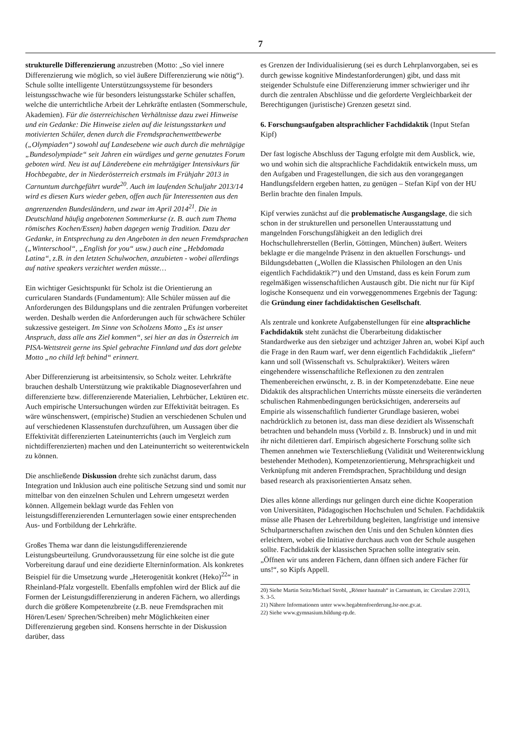7
strukturelle Differenzierung anzustreben (Motto: „So viel innere Differenzierung wie möglich, so viel äußere Differenzierung wie nötig“). Schule sollte intelligente Unterstützungssysteme für besonders leistungsschwache wie für besonders leistungsstarke Schüler schaffen, welche die unterrichtliche Arbeit der Lehrkräfte entlasten (Sommerschule, Akademien). Für die österreichischen Verhältnisse dazu zwei Hinweise und ein Gedanke: Die Hinweise zielen auf die leistungsstarken und motivierten Schüler, denen durch die Fremdsprachenwettbewerbe („Olympiaden“) sowohl auf Landesebene wie auch durch die mehrtägige „Bundesolympiade“ seit Jahren ein würdiges und gerne genutztes Forum geboten wird. Neu ist auf Länderebene ein mehrtägiger Intensivkurs für Hochbegabte, der in Niederösterreich erstmals im Frühjahr 2013 in Carnuntum durchgeführt wurde<sup>20</sup>. Auch im laufenden Schuljahr 2013/14 wird es diesen Kurs wieder geben, offen auch für Interessenten aus den angrenzenden Bundesländern, und zwar im April 2014<sup>21</sup>. Die in Deutschland häufig angebotenen Sommerkurse (z. B. auch zum Thema römisches Kochen/Essen) haben dagegen wenig Tradition. Dazu der Gedanke, in Entsprechung zu den Angeboten in den neuen Fremdsprachen („Winterschool“, „English for you“ usw.) auch eine „Hebdomada Latina“, z.B. in den letzten Schulwochen, anzubieten - wobei allerdings auf native speakers verzichtet werden müsste…
Ein wichtiger Gesichtspunkt für Scholz ist die Orientierung an curricularen Standards (Fundamentum): Alle Schüler müssen auf die Anforderungen des Bildungsplans und die zentralen Prüfungen vorbereitet werden. Deshalb werden die Anforderungen auch für schwächere Schüler sukzessive gesteigert. Im Sinne von Scholzens Motto „Es ist unser Anspruch, dass alle ans Ziel kommen“, sei hier an das in Österreich im PISA-Wettstreit gerne ins Spiel gebrachte Finnland und das dort gelebte Motto „no child left behind“ erinnert.
Aber Differenzierung ist arbeitsintensiv, so Scholz weiter. Lehrkräfte brauchen deshalb Unterstützung wie praktikable Diagnoseverfahren und differenzierte bzw. differenzierende Materialien, Lehrbücher, Lektüren etc. Auch empirische Untersuchungen würden zur Effektivität beitragen. Es wäre wünschenswert, (empirische) Studien an verschiedenen Schulen und auf verschiedenen Klassenstufen durchzuführen, um Aussagen über die Effektivität differenzierten Lateinunterrichts (auch im Vergleich zum nichtdifferenzierten) machen und den Lateinunterricht so weiterentwickeln zu können.
Die anschließende Diskussion drehte sich zunächst darum, dass Integration und Inklusion auch eine politische Setzung sind und somit nur mittelbar von den einzelnen Schulen und Lehrern umgesetzt werden können. Allgemein beklagt wurde das Fehlen von leistungsdifferenzierenden Lernunterlagen sowie einer entsprechenden Aus- und Fortbildung der Lehrkräfte.
Großes Thema war dann die leistungsdifferenzierende Leistungsbeurteilung. Grundvoraussetzung für eine solche ist die gute Vorbereitung darauf und eine dezidierte Elterninformation. Als konkretes Beispiel für die Umsetzung wurde „Heterogenität konkret (Heko)<sup>22</sup>“ in Rheinland-Pfalz vorgestellt. Ebenfalls empfohlen wird der Blick auf die Formen der Leistungsdifferenzierung in anderen Fächern, wo allerdings durch die größere Kompetenzbreite (z.B. neue Fremdsprachen mit Hören/Lesen/ Sprechen/Schreiben) mehr Möglichkeiten einer Differenzierung gegeben sind. Konsens herrschte in der Diskussion darüber, dass
es Grenzen der Individualisierung (sei es durch Lehrplanvorgaben, sei es durch gewisse kognitive Mindestanforderungen) gibt, und dass mit steigender Schulstufe eine Differenzierung immer schwieriger und ihr durch die zentralen Abschlüsse und die geforderte Vergleichbarkeit der Berechtigungen (juristische) Grenzen gesetzt sind.
6. Forschungsaufgaben altsprachlicher Fachdidaktik (Input Stefan Kipf)
Der fast logische Abschluss der Tagung erfolgte mit dem Ausblick, wie, wo und wohin sich die altsprachliche Fachdidaktik entwickeln muss, um den Aufgaben und Fragestellungen, die sich aus den vorangegangen Handlungsfeldern ergeben hatten, zu genügen – Stefan Kipf von der HU Berlin brachte den finalen Impuls.
Kipf verwies zunächst auf die problematische Ausgangslage, die sich schon in der strukturellen und personellen Unterausstattung und mangelnden Forschungsfähigkeit an den lediglich drei Hochschullehrerstellen (Berlin, Göttingen, München) äußert. Weiters beklagte er die mangelnde Präsenz in den aktuellen Forschungs- und Bildungsdebatten („Wollen die Klassischen Philologen an den Unis eigentlich Fachdidaktik?“) und den Umstand, dass es kein Forum zum regelmäßigen wissenschaftlichen Austausch gibt. Die nicht nur für Kipf logische Konsequenz und ein vorweggenommenes Ergebnis der Tagung: die Gründung einer fachdidaktischen Gesellschaft.
Als zentrale und konkrete Aufgabenstellungen für eine altsprachliche Fachdidaktik steht zunächst die Überarbeitung didaktischer Standardwerke aus den siebziger und achtziger Jahren an, wobei Kipf auch die Frage in den Raum warf, wer denn eigentlich Fachdidaktik „liefern“ kann und soll (Wissenschaft vs. Schulpraktiker). Weiters wären eingehendere wissenschaftliche Reflexionen zu den zentralen Themenbereichen erwünscht, z. B. in der Kompetenzdebatte. Eine neue Didaktik des altsprachlichen Unterrichts müsste einerseits die veränderten schulischen Rahmenbedingungen berücksichtigen, andererseits auf Empirie als wissenschaftlich fundierter Grundlage basieren, wobei nachdrücklich zu betonen ist, dass man diese dezidiert als Wissenschaft betrachten und behandeln muss (Vorbild z. B. Innsbruck) und in und mit ihr nicht dilettieren darf. Empirisch abgesicherte Forschung sollte sich Themen annehmen wie Texterschließung (Validität und Weiterentwicklung bestehender Methoden), Kompetenzorientierung, Mehrsprachigkeit und Verknüpfung mit anderen Fremdsprachen, Sprachbildung und design based research als praxisorientierten Ansatz sehen.
Dies alles könne allerdings nur gelingen durch eine dichte Kooperation von Universitäten, Pädagogischen Hochschulen und Schulen. Fachdidaktik müsse alle Phasen der Lehrerbildung begleiten, langfristige und intensive Schulpartnerschaften zwischen den Unis und den Schulen könnten dies erleichtern, wobei die Initiative durchaus auch von der Schule ausgehen sollte. Fachdidaktik der klassischen Sprachen sollte integrativ sein. „Öffnen wir uns anderen Fächern, dann öffnen sich andere Fächer für uns!“, so Kipfs Appell.
20) Siehe Martin Seitz/Michael Strobl, „Römer hautnah“ in Carnuntum, in: Circulare 2/2013, S. 3-5.
21) Nähere Informationen unter www.begabtenfoerderung.lsr-noe.gv.at.
22) Siehe www.gymnasium.bildung-rp.de.